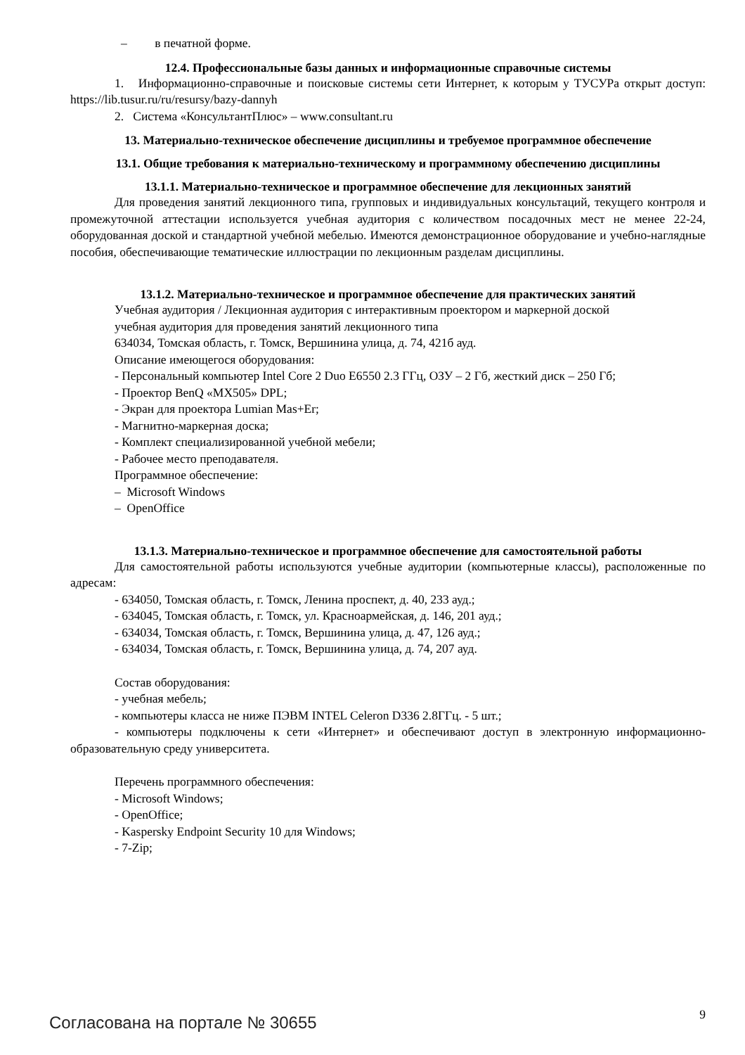– в печатной форме.
12.4. Профессиональные базы данных и информационные справочные системы
1. Информационно-справочные и поисковые системы сети Интернет, к которым у ТУСУРа открыт доступ: https://lib.tusur.ru/ru/resursy/bazy-dannyh
2. Система «КонсультантПлюс» – www.consultant.ru
13. Материально-техническое обеспечение дисциплины и требуемое программное обеспечение
13.1. Общие требования к материально-техническому и программному обеспечению дисциплины
13.1.1. Материально-техническое и программное обеспечение для лекционных занятий
Для проведения занятий лекционного типа, групповых и индивидуальных консультаций, текущего контроля и промежуточной аттестации используется учебная аудитория с количеством посадочных мест не менее 22-24, оборудованная доской и стандартной учебной мебелью. Имеются демонстрационное оборудование и учебно-наглядные пособия, обеспечивающие тематические иллюстрации по лекционным разделам дисциплины.
13.1.2. Материально-техническое и программное обеспечение для практических занятий
Учебная аудитория / Лекционная аудитория с интерактивным проектором и маркерной доской
учебная аудитория для проведения занятий лекционного типа
634034, Томская область, г. Томск, Вершинина улица, д. 74, 421б ауд.
Описание имеющегося оборудования:
- Персональный компьютер Intel Core 2 Duo E6550 2.3 ГГц, ОЗУ – 2 Гб, жесткий диск – 250 Гб;
- Проектор BenQ «MX505» DPL;
- Экран для проектора Lumian Mas+Er;
- Магнитно-маркерная доска;
- Комплект специализированной учебной мебели;
- Рабочее место преподавателя.
Программное обеспечение:
– Microsoft Windows
– OpenOffice
13.1.3. Материально-техническое и программное обеспечение для самостоятельной работы
Для самостоятельной работы используются учебные аудитории (компьютерные классы), расположенные по адресам:
- 634050, Томская область, г. Томск, Ленина проспект, д. 40, 233 ауд.;
- 634045, Томская область, г. Томск, ул. Красноармейская, д. 146, 201 ауд.;
- 634034, Томская область, г. Томск, Вершинина улица, д. 47, 126 ауд.;
- 634034, Томская область, г. Томск, Вершинина улица, д. 74, 207 ауд.
Состав оборудования:
- учебная мебель;
- компьютеры класса не ниже ПЭВМ INTEL Celeron D336 2.8ГГц. - 5 шт.;
- компьютеры подключены к сети «Интернет» и обеспечивают доступ в электронную информационно-образовательную среду университета.
Перечень программного обеспечения:
- Microsoft Windows;
- OpenOffice;
- Kaspersky Endpoint Security 10 для Windows;
- 7-Zip;
Согласована на портале № 30655 9